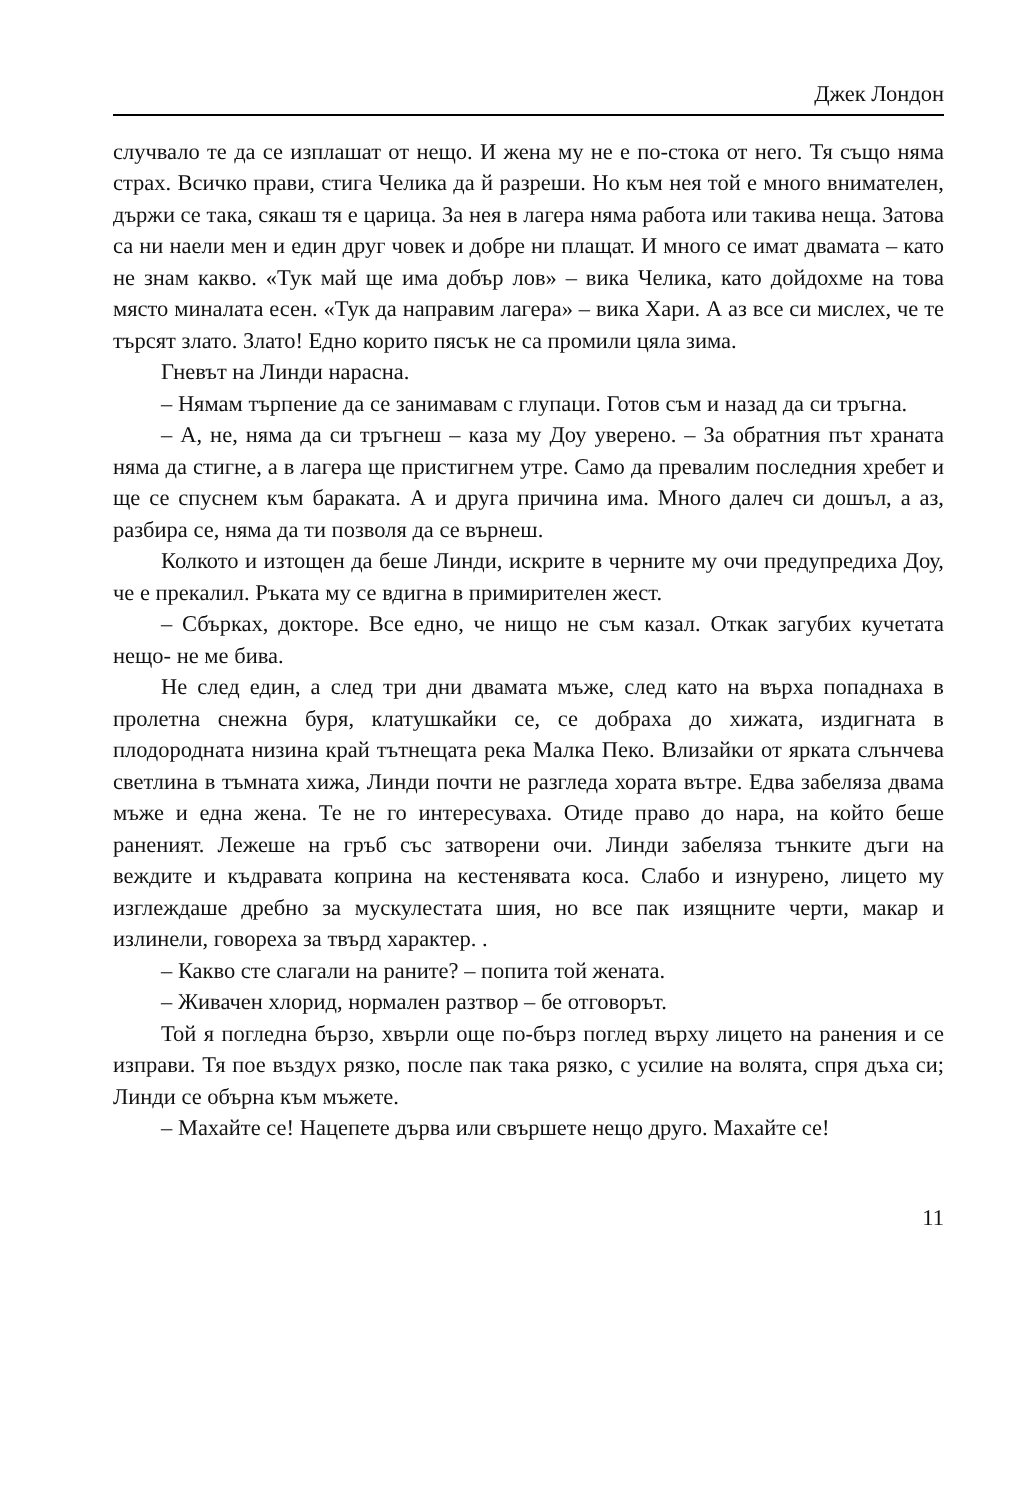Джек Лондон
случвало те да се изплашат от нещо. И жена му не е по-стока от него. Тя също няма страх. Всичко прави, стига Челика да й разреши. Но към нея той е много внимателен, държи се така, сякаш тя е царица. За нея в лагера няма работа или такива неща. Затова са ни наели мен и един друг човек и добре ни плащат. И много се имат двамата – като не знам какво. «Тук май ще има добър лов» – вика Челика, като дойдохме на това място миналата есен. «Тук да направим лагера» – вика Хари. А аз все си мислех, че те търсят злато. Злато! Едно корито пясък не са промили цяла зима.
Гневът на Линди нарасна.
– Нямам търпение да се занимавам с глупаци. Готов съм и назад да си тръгна.
– А, не, няма да си тръгнеш – каза му Доу уверено. – За обратния път храната няма да стигне, а в лагера ще пристигнем утре. Само да превалим последния хребет и ще се спуснем към бараката. А и друга причина има. Много далеч си дошъл, а аз, разбира се, няма да ти позволя да се върнеш.
Колкото и изтощен да беше Линди, искрите в черните му очи предупредиха Доу, че е прекалил. Ръката му се вдигна в примирителен жест.
– Сбърках, докторе. Все едно, че нищо не съм казал. Откак загубих кучетата нещо- не ме бива.
Не след един, а след три дни двамата мъже, след като на върха попаднаха в пролетна снежна буря, клатушкайки се, се добраха до хижата, издигната в плодородната низина край тътнещата река Малка Пеко. Влизайки от ярката слънчева светлина в тъмната хижа, Линди почти не разгледа хората вътре. Едва забеляза двама мъже и една жена. Те не го интересуваха. Отиде право до нара, на който беше раненият. Лежеше на гръб със затворени очи. Линди забеляза тънките дъги на веждите и къдравата коприна на кестенявата коса. Слабо и изнурено, лицето му изглеждаше дребно за мускулестата шия, но все пак изящните черти, макар и излинели, говореха за твърд характер. .
– Какво сте слагали на раните? – попита той жената.
– Живачен хлорид, нормален разтвор – бе отговорът.
Той я погледна бързо, хвърли още по-бърз поглед върху лицето на ранения и се изправи. Тя пое въздух рязко, после пак така рязко, с усилие на волята, спря дъха си; Линди се обърна към мъжете.
– Махайте се! Нацепете дърва или свършете нещо друго. Махайте се!
11